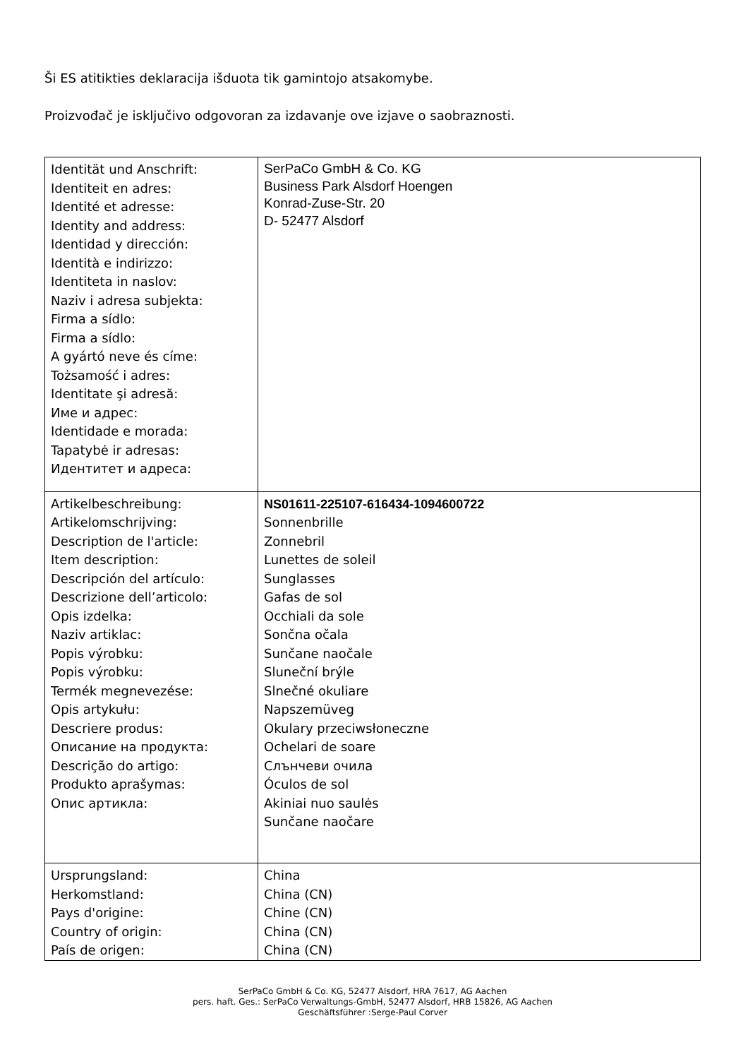Ši ES atitikties deklaracija išduota tik gamintojo atsakomybe.
Proizvođač je isključivo odgovoran za izdavanje ove izjave o saobraznosti.
| Identität und Anschrift: Identiteit en adres: Identité et adresse: Identity and address: Identidad y dirección: Identità e indirizzo: Identiteta in naslov: Naziv i adresa subjekta: Firma a sídlo: Firma a sídlo: A gyártó neve és címe: Tożsamość i adres: Identitate şi adresă: Име и адрес: Identidade e morada: Tapatybė ir adresas: Идентитет и адреса: | SerPaCo GmbH & Co. KG Business Park Alsdorf Hoengen Konrad-Zuse-Str. 20 D- 52477 Alsdorf |
| Artikelbeschreibung: Artikelomschrijving: Description de l'article: Item description: Descripción del artículo: Descrizione dell’articolo: Opis izdelka: Naziv artiklac: Popis výrobku: Popis výrobku: Termék megnevezése: Opis artykułu: Descriere produs: Описание на продукта: Descrição do artigo: Produkto aprašymas: Опис артикла: | NS01611-225107-616434-1094600722 Sonnenbrille Zonnebril Lunettes de soleil Sunglasses Gafas de sol Occhiali da sole Sončna očala Sunčane naočale Sluneční brýle Slnečné okuliare Napszemüveg Okulary przeciwsłoneczne Ochelari de soare Слънчеви очила Óculos de sol Akiniai nuo saulės Sunčane naočare |
| Ursprungsland: Herkomstland: Pays d'origine: Country of origin: País de origen: | China China (CN) Chine (CN) China (CN) China (CN) |
SerPaCo GmbH & Co. KG, 52477 Alsdorf, HRA 7617, AG Aachen
pers. haft. Ges.: SerPaCo Verwaltungs-GmbH, 52477 Alsdorf, HRB 15826, AG Aachen
Geschäftsführer :Serge-Paul Corver